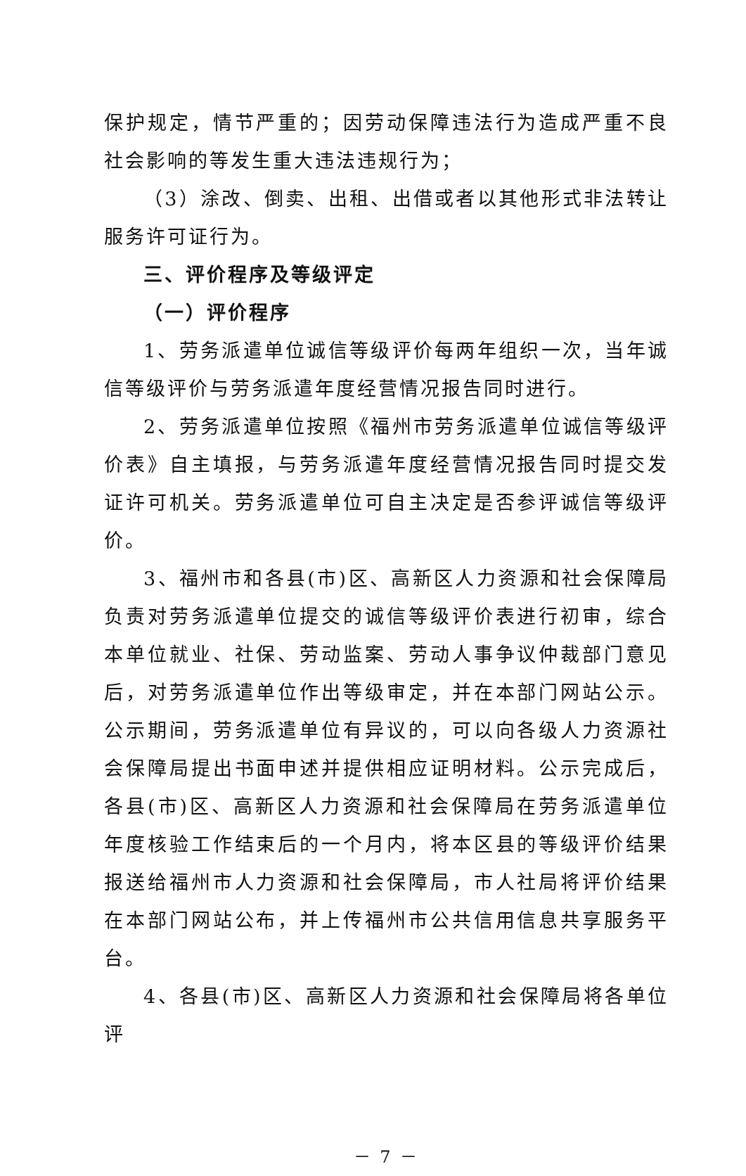保护规定，情节严重的；因劳动保障违法行为造成严重不良社会影响的等发生重大违法违规行为；
（3）涂改、倒卖、出租、出借或者以其他形式非法转让服务许可证行为。
三、评价程序及等级评定
（一）评价程序
1、劳务派遣单位诚信等级评价每两年组织一次，当年诚信等级评价与劳务派遣年度经营情况报告同时进行。
2、劳务派遣单位按照《福州市劳务派遣单位诚信等级评价表》自主填报，与劳务派遣年度经营情况报告同时提交发证许可机关。劳务派遣单位可自主决定是否参评诚信等级评价。
3、福州市和各县(市)区、高新区人力资源和社会保障局负责对劳务派遣单位提交的诚信等级评价表进行初审，综合本单位就业、社保、劳动监案、劳动人事争议仲裁部门意见后，对劳务派遣单位作出等级审定，并在本部门网站公示。公示期间，劳务派遣单位有异议的，可以向各级人力资源社会保障局提出书面申述并提供相应证明材料。公示完成后，各县(市)区、高新区人力资源和社会保障局在劳务派遣单位年度核验工作结束后的一个月内，将本区县的等级评价结果报送给福州市人力资源和社会保障局，市人社局将评价结果在本部门网站公布，并上传福州市公共信用信息共享服务平台。
4、各县(市)区、高新区人力资源和社会保障局将各单位评
－ 7 －